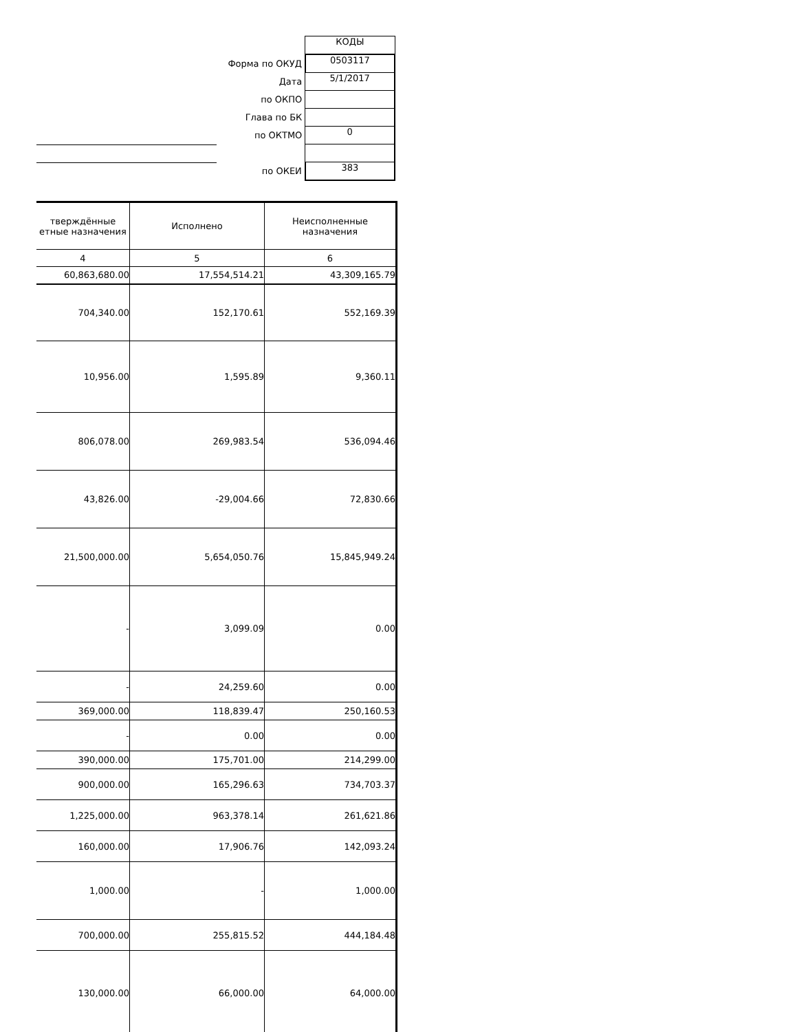| | КОДЫ |
| Форма по ОКУД | 0503117 |
| Дата | 5/1/2017 |
| по ОКПО | |
| Глава по БК | |
| по ОКТМО | 0 |
| по ОКЕИ | 383 |
| тверждённые етные назначения | Исполнено | Неисполненные назначения |
| --- | --- | --- |
| 4 | 5 | 6 |
| 60,863,680.00 | 17,554,514.21 | 43,309,165.79 |
| 704,340.00 | 152,170.61 | 552,169.39 |
| 10,956.00 | 1,595.89 | 9,360.11 |
| 806,078.00 | 269,983.54 | 536,094.46 |
| 43,826.00 | -29,004.66 | 72,830.66 |
| 21,500,000.00 | 5,654,050.76 | 15,845,949.24 |
| - | 3,099.09 | 0.00 |
| - | 24,259.60 | 0.00 |
| 369,000.00 | 118,839.47 | 250,160.53 |
| - | 0.00 | 0.00 |
| 390,000.00 | 175,701.00 | 214,299.00 |
| 900,000.00 | 165,296.63 | 734,703.37 |
| 1,225,000.00 | 963,378.14 | 261,621.86 |
| 160,000.00 | 17,906.76 | 142,093.24 |
| 1,000.00 | - | 1,000.00 |
| 700,000.00 | 255,815.52 | 444,184.48 |
| 130,000.00 | 66,000.00 | 64,000.00 |